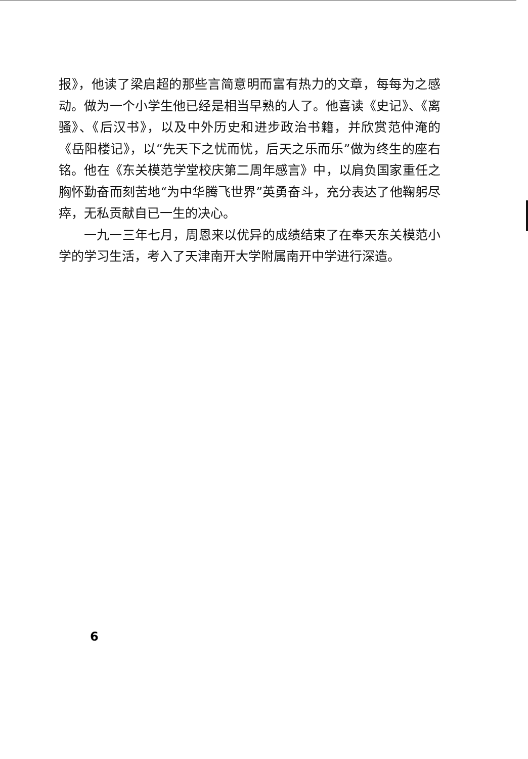报》，他读了梁启超的那些言简意明而富有热力的文章，每每为之感动。做为一个小学生他已经是相当早熟的人了。他喜读《史记》、《离骚》、《后汉书》，以及中外历史和进步政治书籍，并欣赏范仲淹的《岳阳楼记》，以“先天下之忧而忧，后天之乐而乐”做为终生的座右铭。他在《东关模范学堂校庆第二周年感言》中，以肩负国家重任之胸怀勤奋而刻苦地“为中华腾飞世界”英勇奋斗，充分表达了他鞠躬尽瘁，无私贡献自已一生的决心。
一九一三年七月，周恩来以优异的成绩结束了在奉天东关模范小学的学习生活，考入了天津南开大学附属南开中学进行深造。
6